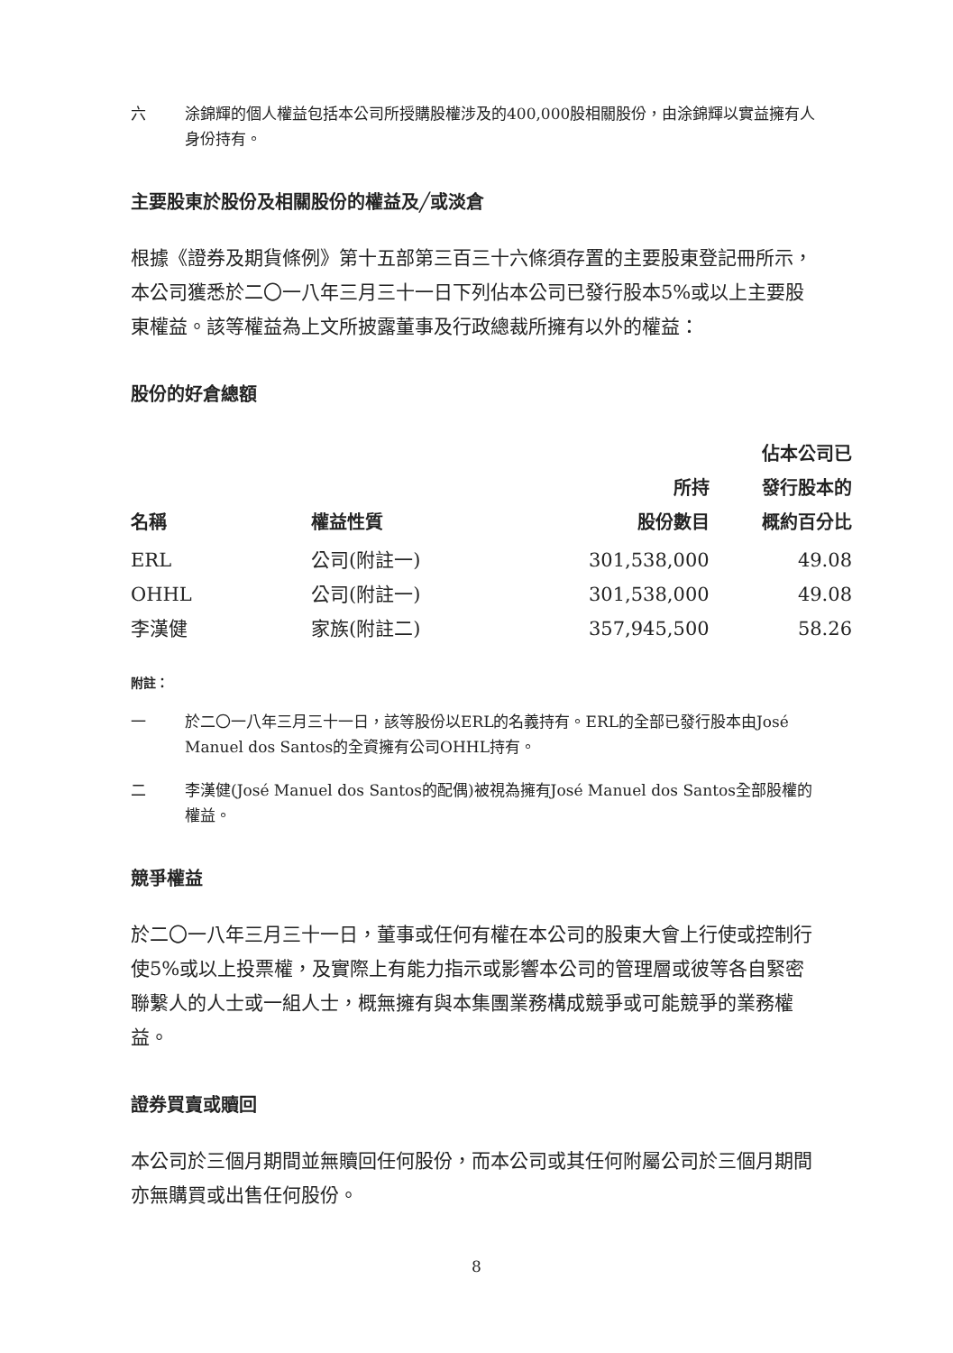六 涂錦輝的個人權益包括本公司所授購股權涉及的400,000股相關股份，由涂錦輝以實益擁有人身份持有。
主要股東於股份及相關股份的權益及╱或淡倉
根據《證券及期貨條例》第十五部第三百三十六條須存置的主要股東登記冊所示，本公司獲悉於二〇一八年三月三十一日下列佔本公司已發行股本5%或以上主要股東權益。該等權益為上文所披露董事及行政總裁所擁有以外的權益：
股份的好倉總額
| 名稱 | 權益性質 | 所持 股份數目 | 佔本公司已 發行股本的 概約百分比 |
| --- | --- | --- | --- |
| ERL | 公司(附註一) | 301,538,000 | 49.08 |
| OHHL | 公司(附註一) | 301,538,000 | 49.08 |
| 李漢健 | 家族(附註二) | 357,945,500 | 58.26 |
附註：
一 於二〇一八年三月三十一日，該等股份以ERL的名義持有。ERL的全部已發行股本由José Manuel dos Santos的全資擁有公司OHHL持有。
二 李漢健(José Manuel dos Santos的配偶)被視為擁有José Manuel dos Santos全部股權的權益。
競爭權益
於二〇一八年三月三十一日，董事或任何有權在本公司的股東大會上行使或控制行使5%或以上投票權，及實際上有能力指示或影響本公司的管理層或彼等各自緊密聯繫人的人士或一組人士，概無擁有與本集團業務構成競爭或可能競爭的業務權益。
證券買賣或贖回
本公司於三個月期間並無贖回任何股份，而本公司或其任何附屬公司於三個月期間亦無購買或出售任何股份。
8